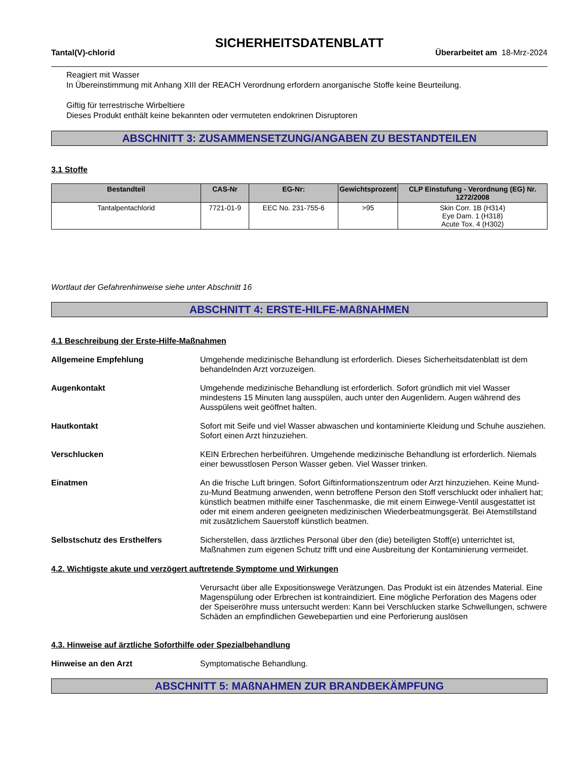SICHERHEITSDATENBLATT
Tantal(V)-chlorid Überarbeitet am 18-Mrz-2024
Reagiert mit Wasser
In Übereinstimmung mit Anhang XIII der REACH Verordnung erfordern anorganische Stoffe keine Beurteilung.
Giftig für terrestrische Wirbeltiere
Dieses Produkt enthält keine bekannten oder vermuteten endokrinen Disruptoren
ABSCHNITT 3: ZUSAMMENSETZUNG/ANGABEN ZU BESTANDTEILEN
3.1 Stoffe
| Bestandteil | CAS-Nr | EG-Nr: | Gewichtsprozent | CLP Einstufung - Verordnung (EG) Nr. 1272/2008 |
| --- | --- | --- | --- | --- |
| Tantalpentachlorid | 7721-01-9 | EEC No. 231-755-6 | >95 | Skin Corr. 1B (H314) Eye Dam. 1 (H318) Acute Tox. 4 (H302) |
Wortlaut der Gefahrenhinweise siehe unter Abschnitt 16
ABSCHNITT 4: ERSTE-HILFE-MAßNAHMEN
4.1 Beschreibung der Erste-Hilfe-Maßnahmen
Allgemeine Empfehlung Umgehende medizinische Behandlung ist erforderlich. Dieses Sicherheitsdatenblatt ist dem behandelnden Arzt vorzuzeigen.
Augenkontakt Umgehende medizinische Behandlung ist erforderlich. Sofort gründlich mit viel Wasser mindestens 15 Minuten lang ausspülen, auch unter den Augenlidern. Augen während des Ausspülens weit geöffnet halten.
Hautkontakt Sofort mit Seife und viel Wasser abwaschen und kontaminierte Kleidung und Schuhe ausziehen. Sofort einen Arzt hinzuziehen.
Verschlucken KEIN Erbrechen herbeiführen. Umgehende medizinische Behandlung ist erforderlich. Niemals einer bewusstlosen Person Wasser geben. Viel Wasser trinken.
Einatmen An die frische Luft bringen. Sofort Giftinformationszentrum oder Arzt hinzuziehen. Keine Mund-zu-Mund Beatmung anwenden, wenn betroffene Person den Stoff verschluckt oder inhaliert hat; künstlich beatmen mithilfe einer Taschenmaske, die mit einem Einwege-Ventil ausgestattet ist oder mit einem anderen geeigneten medizinischen Wiederbeatmungsgerät. Bei Atemstillstand mit zusätzlichem Sauerstoff künstlich beatmen.
Selbstschutz des Ersthelfers Sicherstellen, dass ärztliches Personal über den (die) beteiligten Stoff(e) unterrichtet ist, Maßnahmen zum eigenen Schutz trifft und eine Ausbreitung der Kontaminierung vermeidet.
4.2. Wichtigste akute und verzögert auftretende Symptome und Wirkungen
Verursacht über alle Expositionswege Verätzungen. Das Produkt ist ein ätzendes Material. Eine Magenspülung oder Erbrechen ist kontraindiziert. Eine mögliche Perforation des Magens oder der Speiseröhre muss untersucht werden: Kann bei Verschlucken starke Schwellungen, schwere Schäden an empfindlichen Gewebepartien und eine Perforierung auslösen
4.3. Hinweise auf ärztliche Soforthilfe oder Spezialbehandlung
Hinweise an den Arzt Symptomatische Behandlung.
ABSCHNITT 5: MAßNAHMEN ZUR BRANDBEKÄMPFUNG